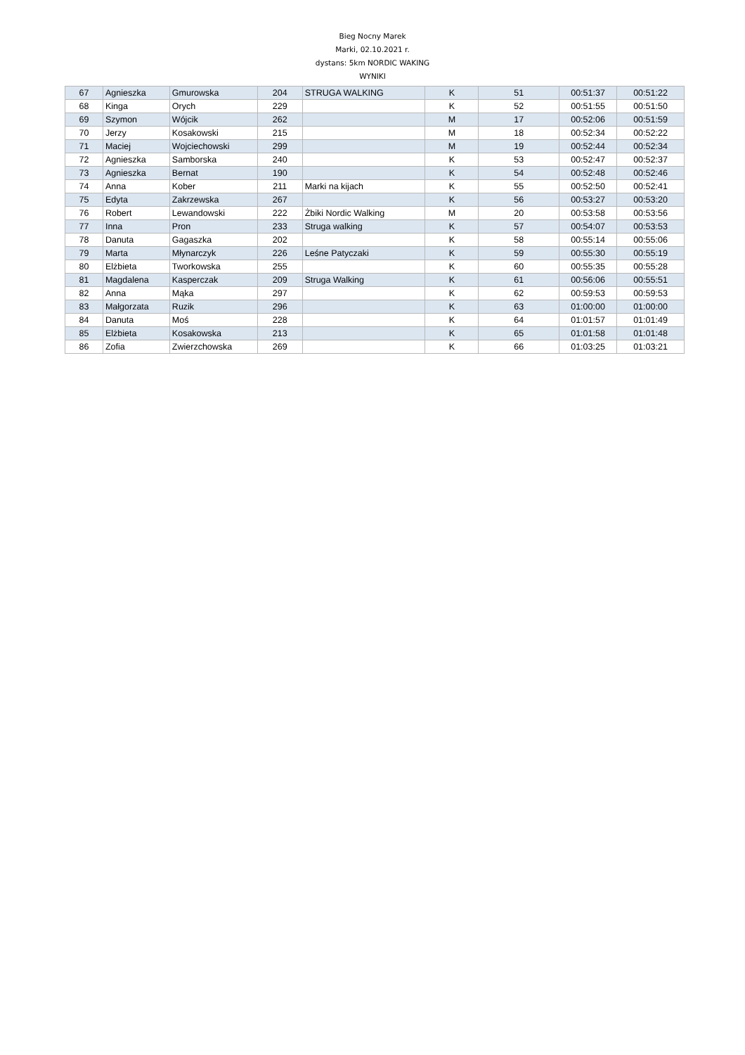Bieg Nocny Marek
Marki, 02.10.2021 r.
dystans: 5km NORDIC WAKING
WYNIKI
| 67 | Agnieszka | Gmurowska | 204 | STRUGA WALKING | K | 51 | 00:51:37 | 00:51:22 |
| 68 | Kinga | Orych | 229 | | K | 52 | 00:51:55 | 00:51:50 |
| 69 | Szymon | Wójcik | 262 | | M | 17 | 00:52:06 | 00:51:59 |
| 70 | Jerzy | Kosakowski | 215 | | M | 18 | 00:52:34 | 00:52:22 |
| 71 | Maciej | Wojciechowski | 299 | | M | 19 | 00:52:44 | 00:52:34 |
| 72 | Agnieszka | Samborska | 240 | | K | 53 | 00:52:47 | 00:52:37 |
| 73 | Agnieszka | Bernat | 190 | | K | 54 | 00:52:48 | 00:52:46 |
| 74 | Anna | Kober | 211 | Marki na kijach | K | 55 | 00:52:50 | 00:52:41 |
| 75 | Edyta | Zakrzewska | 267 | | K | 56 | 00:53:27 | 00:53:20 |
| 76 | Robert | Lewandowski | 222 | Żbiki Nordic Walking | M | 20 | 00:53:58 | 00:53:56 |
| 77 | Inna | Pron | 233 | Struga walking | K | 57 | 00:54:07 | 00:53:53 |
| 78 | Danuta | Gagaszka | 202 | | K | 58 | 00:55:14 | 00:55:06 |
| 79 | Marta | Młynarczyk | 226 | Leśne Patyczaki | K | 59 | 00:55:30 | 00:55:19 |
| 80 | Elżbieta | Tworkowska | 255 | | K | 60 | 00:55:35 | 00:55:28 |
| 81 | Magdalena | Kasperczak | 209 | Struga Walking | K | 61 | 00:56:06 | 00:55:51 |
| 82 | Anna | Mąka | 297 | | K | 62 | 00:59:53 | 00:59:53 |
| 83 | Małgorzata | Ruzik | 296 | | K | 63 | 01:00:00 | 01:00:00 |
| 84 | Danuta | Moś | 228 | | K | 64 | 01:01:57 | 01:01:49 |
| 85 | Elżbieta | Kosakowska | 213 | | K | 65 | 01:01:58 | 01:01:48 |
| 86 | Zofia | Zwierzchowska | 269 | | K | 66 | 01:03:25 | 01:03:21 |